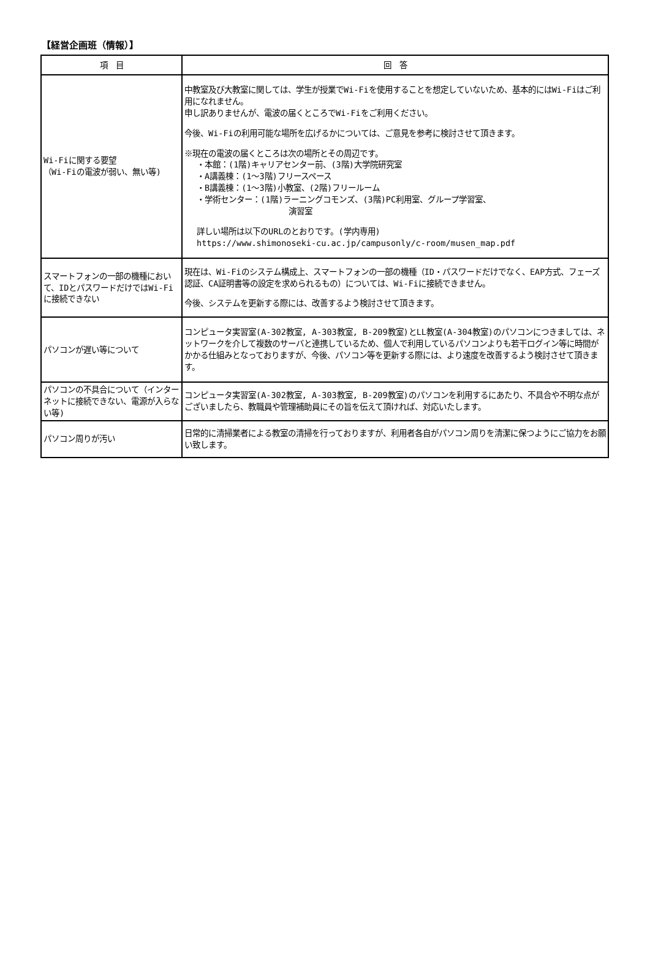【経営企画班（情報）】
| 項 目 | 回 答 |
| --- | --- |
| Wi-Fiに関する要望 （Wi-Fiの電波が弱い、無い等) | 中教室及び大教室に関しては、学生が授業でWi-Fiを使用することを想定していないため、基本的にはWi-Fiはご利用になれません。 申し訳ありませんが、電波の届くところでWi-Fiをご利用ください。 今後、Wi-Fiの利用可能な場所を広げるかについては、ご意見を参考に検討させて頂きます。 ※現在の電波の届くところは次の場所とその周辺です。 ・本館：(1階)キャリアセンター前、(3階)大学院研究室 ・A講義棟：(1～3階)フリースペース ・B講義棟：(1～3階)小教室、(2階)フリールーム ・学術センター：(1階)ラーニングコモンズ、(3階)PC利用室、グループ学習室、 演習室 詳しい場所は以下のURLのとおりです。(学内専用) https://www.shimonoseki-cu.ac.jp/campusonly/c-room/musen_map.pdf |
| スマートフォンの一部の機種において、IDとパスワードだけではWi-Fiに接続できない | 現在は、Wi-Fiのシステム構成上、スマートフォンの一部の機種（ID・パスワードだけでなく、EAP方式、フェーズ認証、CA証明書等の設定を求められるもの）については、Wi-Fiに接続できません。 今後、システムを更新する際には、改善するよう検討させて頂きます。 |
| パソコンが遅い等について | コンピュータ実習室(A-302教室, A-303教室, B-209教室)とLL教室(A-304教室)のパソコンにつきましては、ネットワークを介して複数のサーバと連携しているため、個人で利用しているパソコンよりも若干ログイン等に時間がかかる仕組みとなっておりますが、今後、パソコン等を更新する際には、より速度を改善するよう検討させて頂きます。 |
| パソコンの不具合について（インターネットに接続できない、電源が入らない等) | コンピュータ実習室(A-302教室, A-303教室, B-209教室)のパソコンを利用するにあたり、不具合や不明な点がございましたら、教職員や管理補助員にその旨を伝えて頂ければ、対応いたします。 |
| パソコン周りが汚い | 日常的に清掃業者による教室の清掃を行っておりますが、利用者各自がパソコン周りを清潔に保つようにご協力をお願い致します。 |